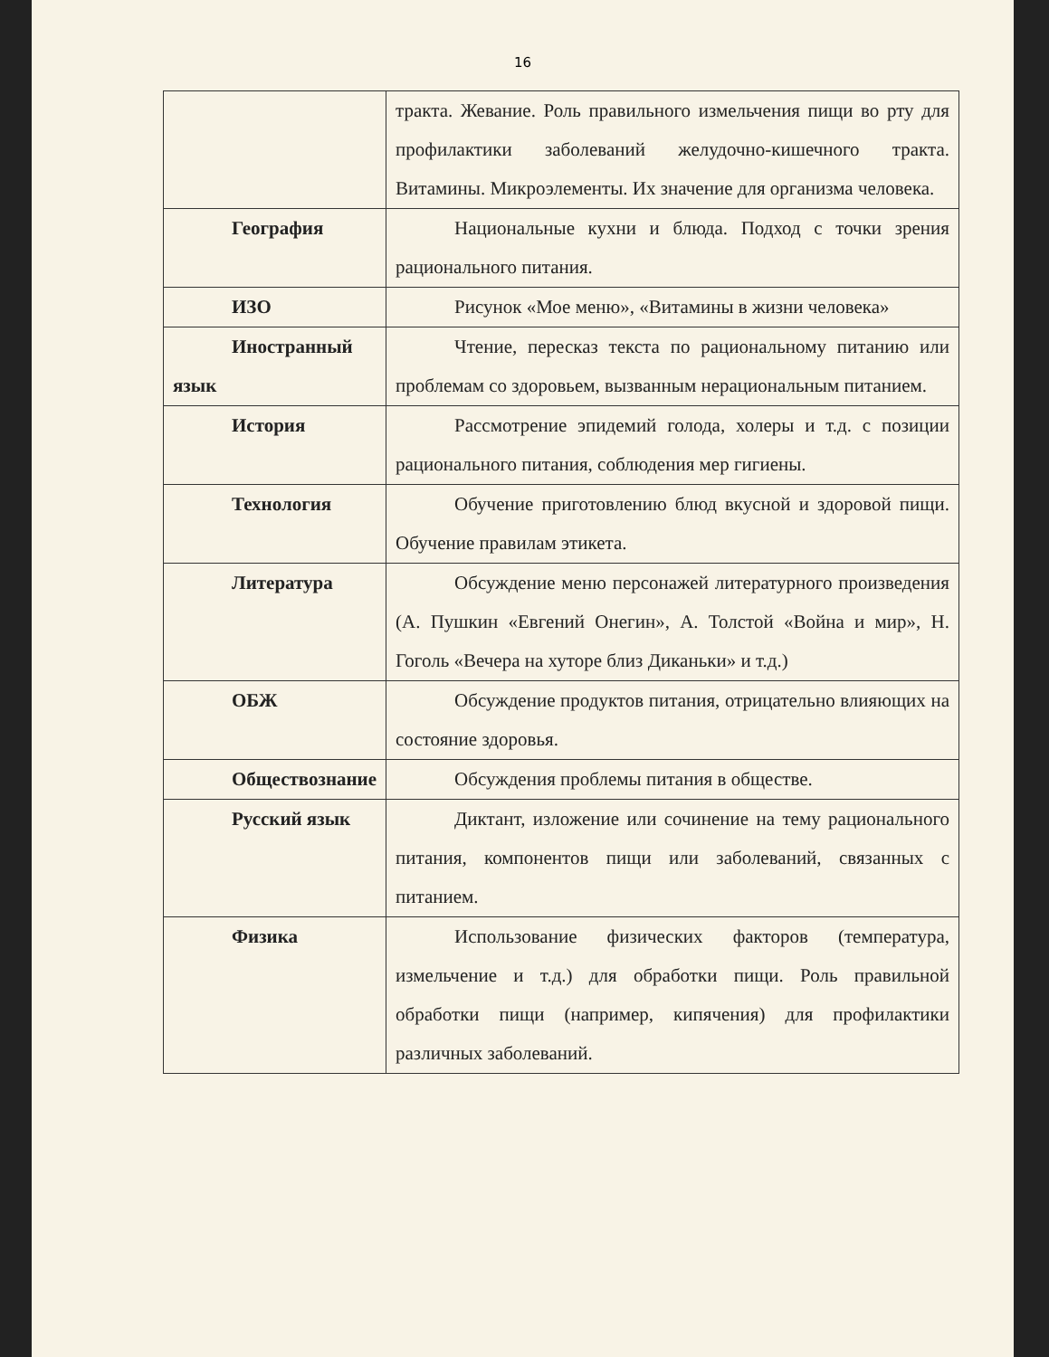16
| | тракта. Жевание. Роль правильного измельчения пищи во рту для профилактики заболеваний желудочно-кишечного тракта. Витамины. Микроэлементы. Их значение для организма человека. |
| География | Национальные кухни и блюда. Подход с точки зрения рационального питания. |
| ИЗО | Рисунок «Мое меню», «Витамины в жизни человека» |
| Иностранный язык | Чтение, пересказ текста по рациональному питанию или проблемам со здоровьем, вызванным нерациональным питанием. |
| История | Рассмотрение эпидемий голода, холеры и т.д. с позиции рационального питания, соблюдения мер гигиены. |
| Технология | Обучение приготовлению блюд вкусной и здоровой пищи. Обучение правилам этикета. |
| Литература | Обсуждение меню персонажей литературного произведения (А. Пушкин «Евгений Онегин», А. Толстой «Война и мир», Н. Гоголь «Вечера на хуторе близ Диканьки» и т.д.) |
| ОБЖ | Обсуждение продуктов питания, отрицательно влияющих на состояние здоровья. |
| Обществознание | Обсуждения проблемы питания в обществе. |
| Русский язык | Диктант, изложение или сочинение на тему рационального питания, компонентов пищи или заболеваний, связанных с питанием. |
| Физика | Использование физических факторов (температура, измельчение и т.д.) для обработки пищи. Роль правильной обработки пищи (например, кипячения) для профилактики различных заболеваний. |